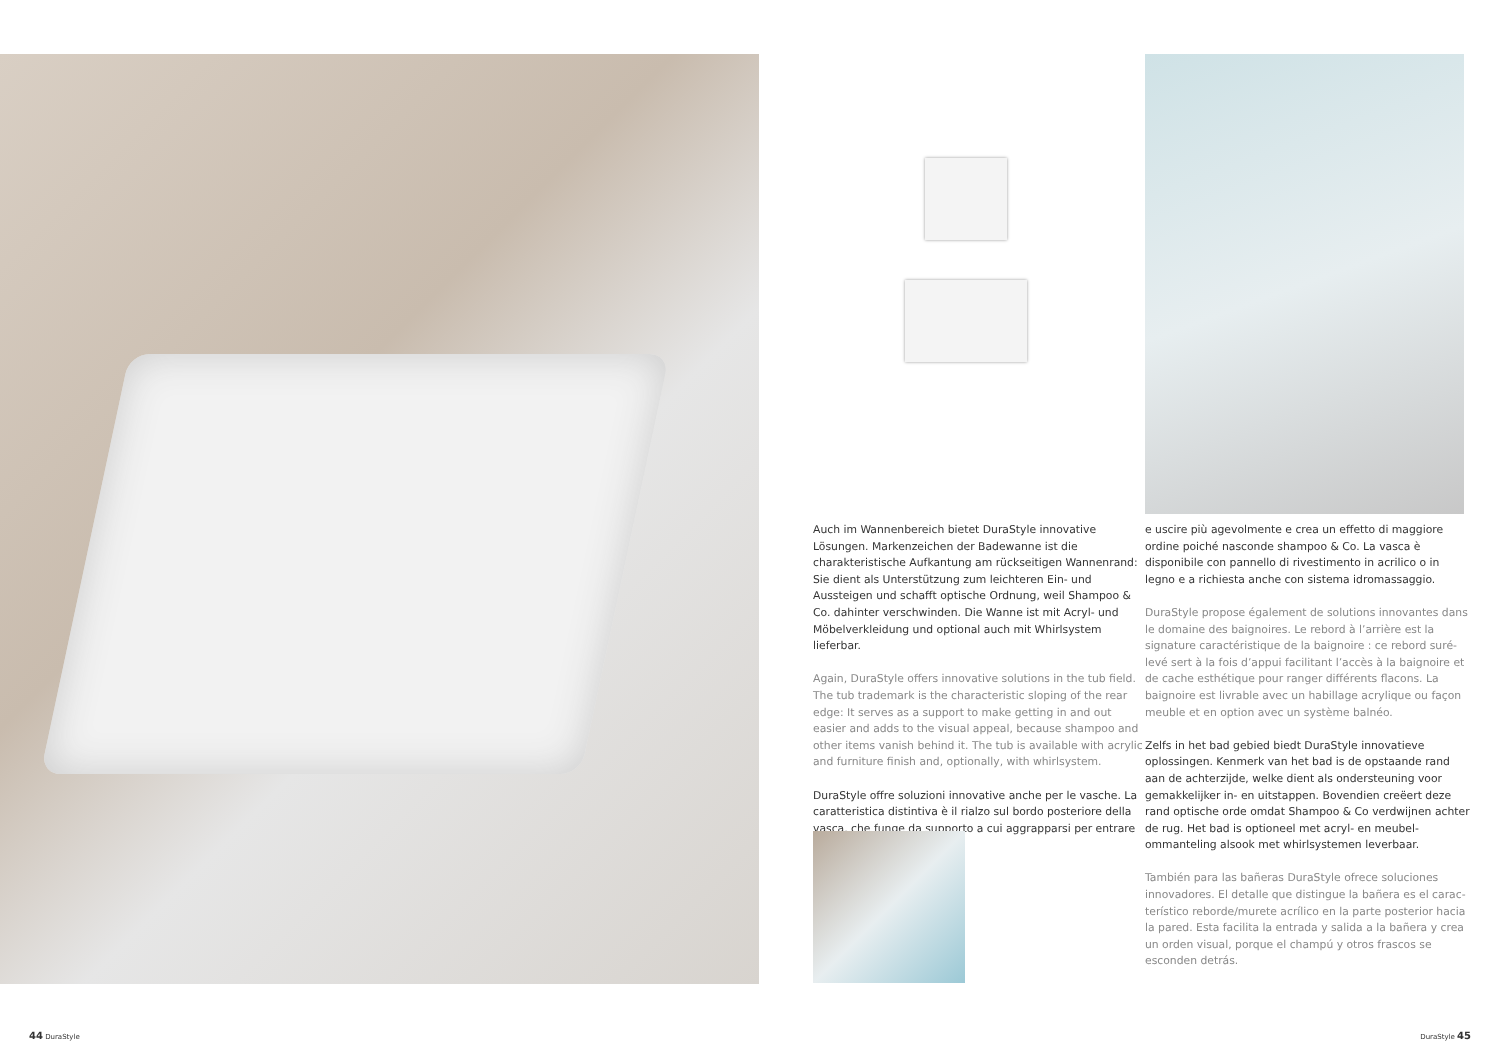Auch im Wannenbereich bietet DuraStyle innovative Lösungen. Markenzeichen der Badewanne ist die charakteristische Aufkantung am rückseitigen Wannenrand: Sie dient als Unter­stützung zum leichteren Ein- und Aussteigen und schafft optische Ordnung, weil Shampoo & Co. dahinter verschwinden. Die Wanne ist mit Acryl- und Möbelverkleidung und optional auch mit Whirlsystem lieferbar.
Again, DuraStyle offers innovative solutions in the tub field. The tub trademark is the characteristic sloping of the rear edge: It serves as a support to make getting in and out easier and adds to the visual appeal, because shampoo and other items vanish behind it. The tub is available with acrylic and furniture finish and, optionally, with whirlsystem.
DuraStyle offre soluzioni innovative anche per le vasche. La caratteristica distintiva è il rialzo sul bordo posteriore della vasca, che funge da supporto a cui aggrapparsi per entrare
e uscire più agevolmente e crea un effetto di maggiore ordine poiché nasconde shampoo & Co. La vasca è disponibile con pannello di rivestimento in acrilico o in legno e a richiesta anche con sistema idromassaggio.
DuraStyle propose également de solutions innovantes dans le domaine des baignoires. Le rebord à l’arrière est la signature caractéristique de la baignoire : ce rebord suré­levé sert à la fois d’appui facilitant l’accès à la baignoire et de cache esthétique pour ranger différents flacons. La baignoire est livrable avec un habillage acrylique ou façon meuble et en option avec un système balnéo.
Zelfs in het bad gebied biedt DuraStyle innovatieve oplossin­gen. Kenmerk van het bad is de opstaande rand aan de achterzijde, welke dient als ondersteuning voor gemakkelij­ker in- en uitstappen. Bovendien creëert deze rand optische orde omdat Shampoo & Co verdwijnen achter de rug. Het bad is optioneel met acryl- en meubel-ommanteling alsook met whirlsystemen leverbaar.
También para las bañeras DuraStyle ofrece soluciones innovadores. El detalle que distingue la bañera es el carac­terístico reborde/murete acrílico en la parte posterior hacia la pared. Esta facilita la entrada y salida a la bañera y crea un orden visual, porque el champú y otros frascos se esconden detrás.
44 DuraStyle DuraStyle 45